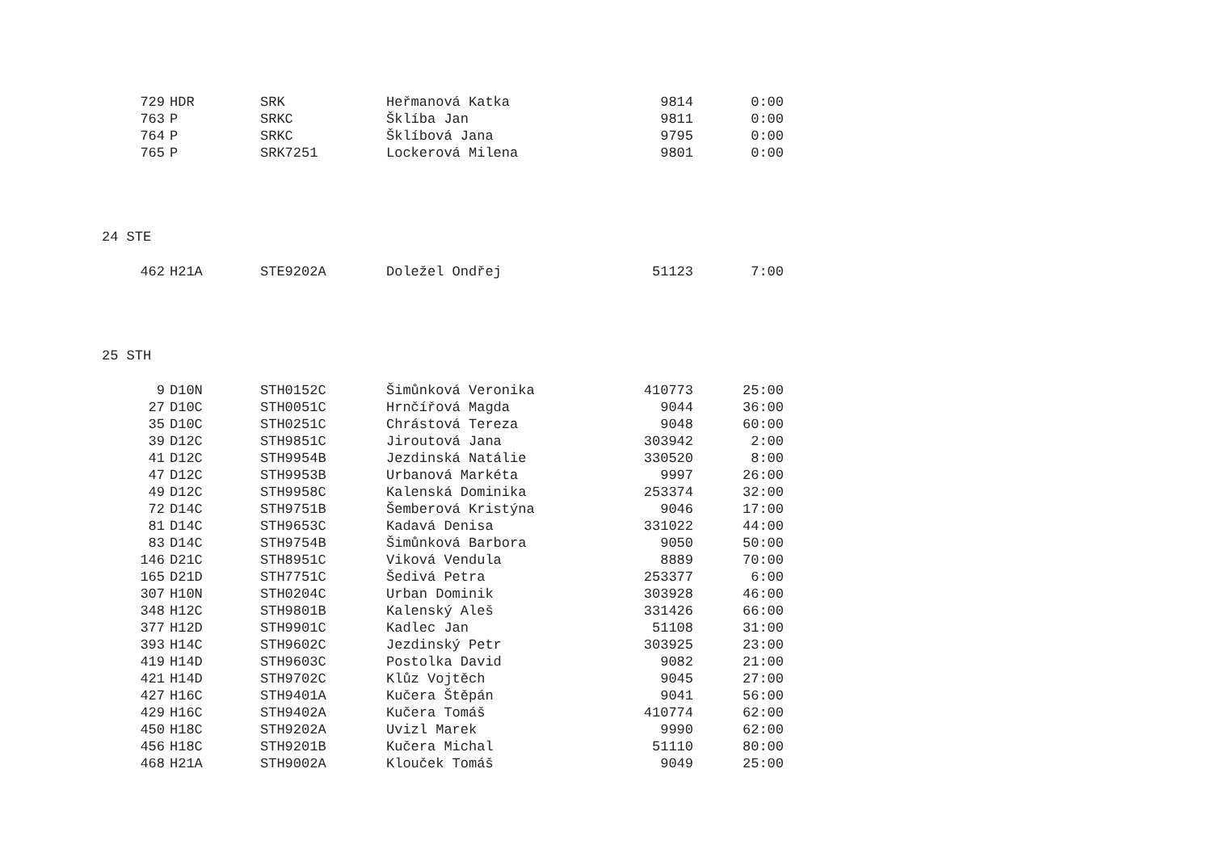| 729 | HDR | SRK | Heřmanová Katka | 9814 | 0:00 |
| 763 | P | SRKC | Šklíba Jan | 9811 | 0:00 |
| 764 | P | SRKC | Šklíbová Jana | 9795 | 0:00 |
| 765 | P | SRK7251 | Lockerová Milena | 9801 | 0:00 |
24 STE
| 462 | H21A | STE9202A | Doležel Ondřej | 51123 | 7:00 |
25 STH
| 9 | D10N | STH0152C | Šimůnková Veronika | 410773 | 25:00 |
| 27 | D10C | STH0051C | Hrnčířová Magda | 9044 | 36:00 |
| 35 | D10C | STH0251C | Chrástová Tereza | 9048 | 60:00 |
| 39 | D12C | STH9851C | Jiroutová Jana | 303942 | 2:00 |
| 41 | D12C | STH9954B | Jezdinská Natálie | 330520 | 8:00 |
| 47 | D12C | STH9953B | Urbanová Markéta | 9997 | 26:00 |
| 49 | D12C | STH9958C | Kalenská Dominika | 253374 | 32:00 |
| 72 | D14C | STH9751B | Šemberová Kristýna | 9046 | 17:00 |
| 81 | D14C | STH9653C | Kadavá Denisa | 331022 | 44:00 |
| 83 | D14C | STH9754B | Šimůnková Barbora | 9050 | 50:00 |
| 146 | D21C | STH8951C | Viková Vendula | 8889 | 70:00 |
| 165 | D21D | STH7751C | Šedivá Petra | 253377 | 6:00 |
| 307 | H10N | STH0204C | Urban Dominik | 303928 | 46:00 |
| 348 | H12C | STH9801B | Kalenský Aleš | 331426 | 66:00 |
| 377 | H12D | STH9901C | Kadlec Jan | 51108 | 31:00 |
| 393 | H14C | STH9602C | Jezdinský Petr | 303925 | 23:00 |
| 419 | H14D | STH9603C | Postolka David | 9082 | 21:00 |
| 421 | H14D | STH9702C | Klůz Vojtěch | 9045 | 27:00 |
| 427 | H16C | STH9401A | Kučera Štěpán | 9041 | 56:00 |
| 429 | H16C | STH9402A | Kučera Tomáš | 410774 | 62:00 |
| 450 | H18C | STH9202A | Uvizl Marek | 9990 | 62:00 |
| 456 | H18C | STH9201B | Kučera Michal | 51110 | 80:00 |
| 468 | H21A | STH9002A | Klouček Tomáš | 9049 | 25:00 |